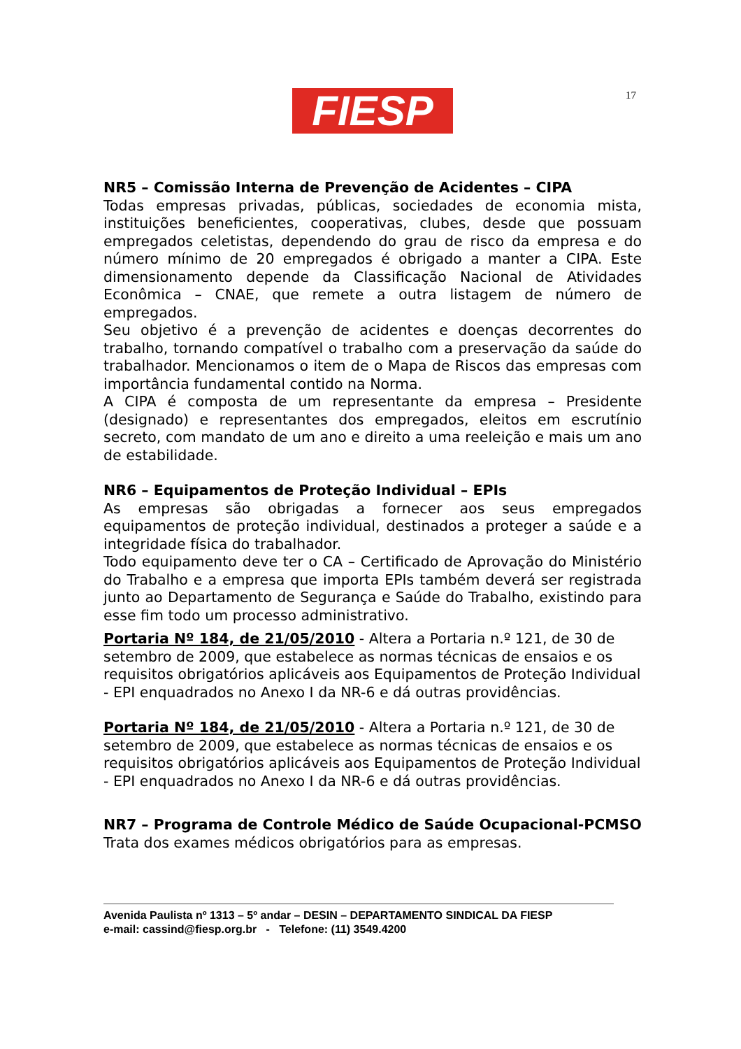FIESP 17
NR5 – Comissão Interna de Prevenção de Acidentes – CIPA
Todas empresas privadas, públicas, sociedades de economia mista, instituições beneficientes, cooperativas, clubes, desde que possuam empregados celetistas, dependendo do grau de risco da empresa e do número mínimo de 20 empregados é obrigado a manter a CIPA. Este dimensionamento depende da Classificação Nacional de Atividades Econômica – CNAE, que remete a outra listagem de número de empregados.
Seu objetivo é a prevenção de acidentes e doenças decorrentes do trabalho, tornando compatível o trabalho com a preservação da saúde do trabalhador. Mencionamos o item de o Mapa de Riscos das empresas com importância fundamental contido na Norma.
A CIPA é composta de um representante da empresa – Presidente (designado) e representantes dos empregados, eleitos em escrutínio secreto, com mandato de um ano e direito a uma reeleição e mais um ano de estabilidade.
NR6 – Equipamentos de Proteção Individual – EPIs
As empresas são obrigadas a fornecer aos seus empregados equipamentos de proteção individual, destinados a proteger a saúde e a integridade física do trabalhador.
Todo equipamento deve ter o CA – Certificado de Aprovação do Ministério do Trabalho e a empresa que importa EPIs também deverá ser registrada junto ao Departamento de Segurança e Saúde do Trabalho, existindo para esse fim todo um processo administrativo.
Portaria Nº 184, de 21/05/2010 - Altera a Portaria n.º 121, de 30 de setembro de 2009, que estabelece as normas técnicas de ensaios e os requisitos obrigatórios aplicáveis aos Equipamentos de Proteção Individual - EPI enquadrados no Anexo I da NR-6 e dá outras providências.
Portaria Nº 184, de 21/05/2010 - Altera a Portaria n.º 121, de 30 de setembro de 2009, que estabelece as normas técnicas de ensaios e os requisitos obrigatórios aplicáveis aos Equipamentos de Proteção Individual - EPI enquadrados no Anexo I da NR-6 e dá outras providências.
NR7 – Programa de Controle Médico de Saúde Ocupacional-PCMSO
Trata dos exames médicos obrigatórios para as empresas.
Avenida Paulista nº 1313 – 5º andar – DESIN – DEPARTAMENTO SINDICAL DA FIESP
e-mail: cassind@fiesp.org.br - Telefone: (11) 3549.4200